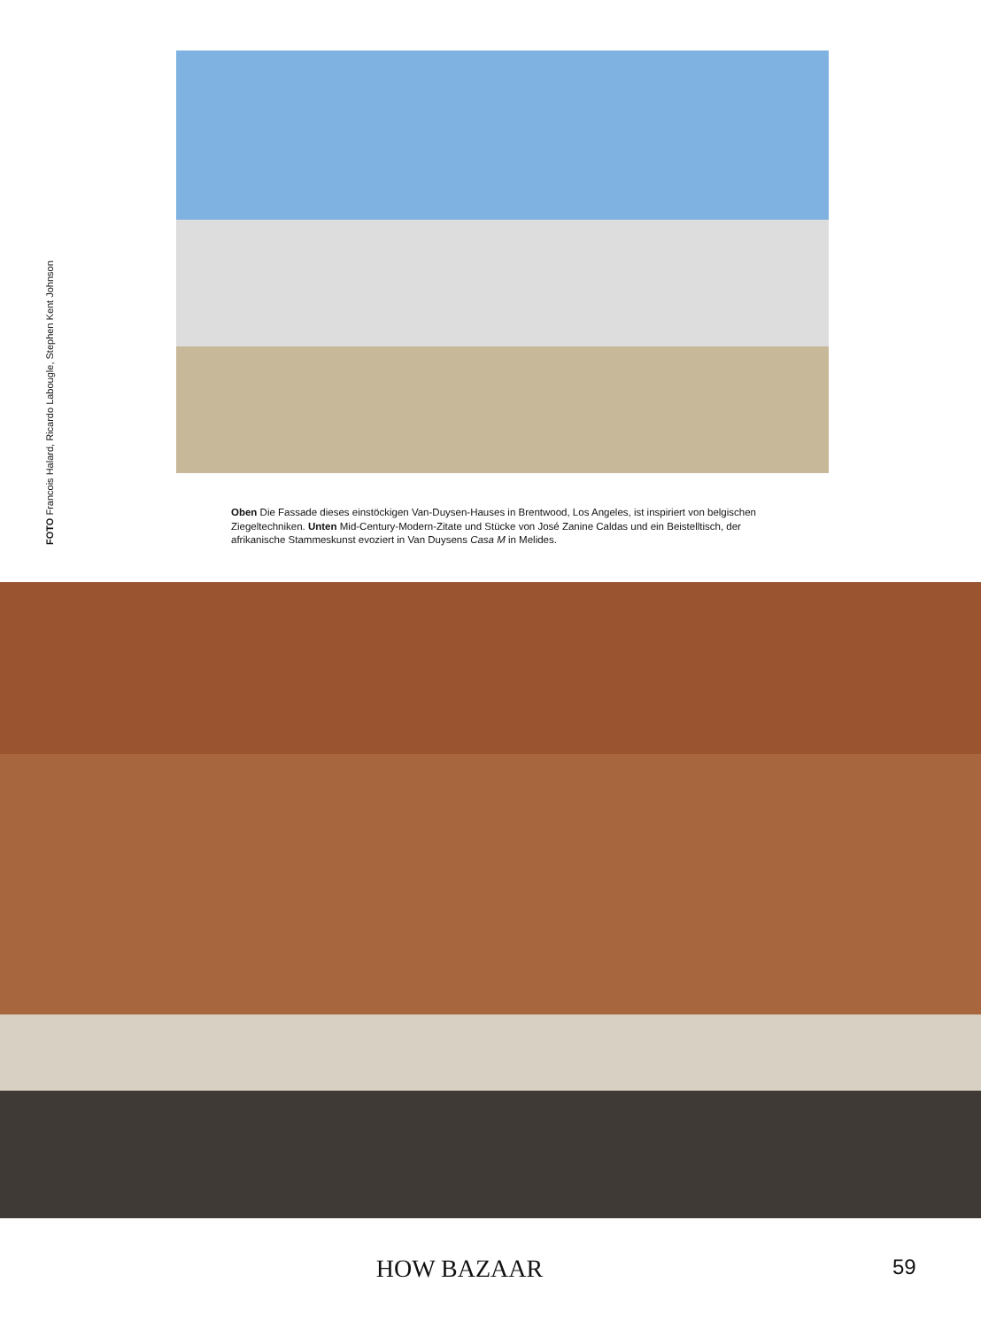FOTO Francois Halard, Ricardo Labougle, Stephen Kent Johnson
Oben Die Fassade dieses einstöckigen Van-Duysen-Hauses in Brentwood, Los Angeles, ist inspiriert von belgischen Ziegeltechniken. Unten Mid-Century-Modern-Zitate und Stücke von José Zanine Caldas und ein Beistelltisch, der afrikanische Stammeskunst evoziert in Van Duysens Casa M in Melides.
HOW BAZAAR
59